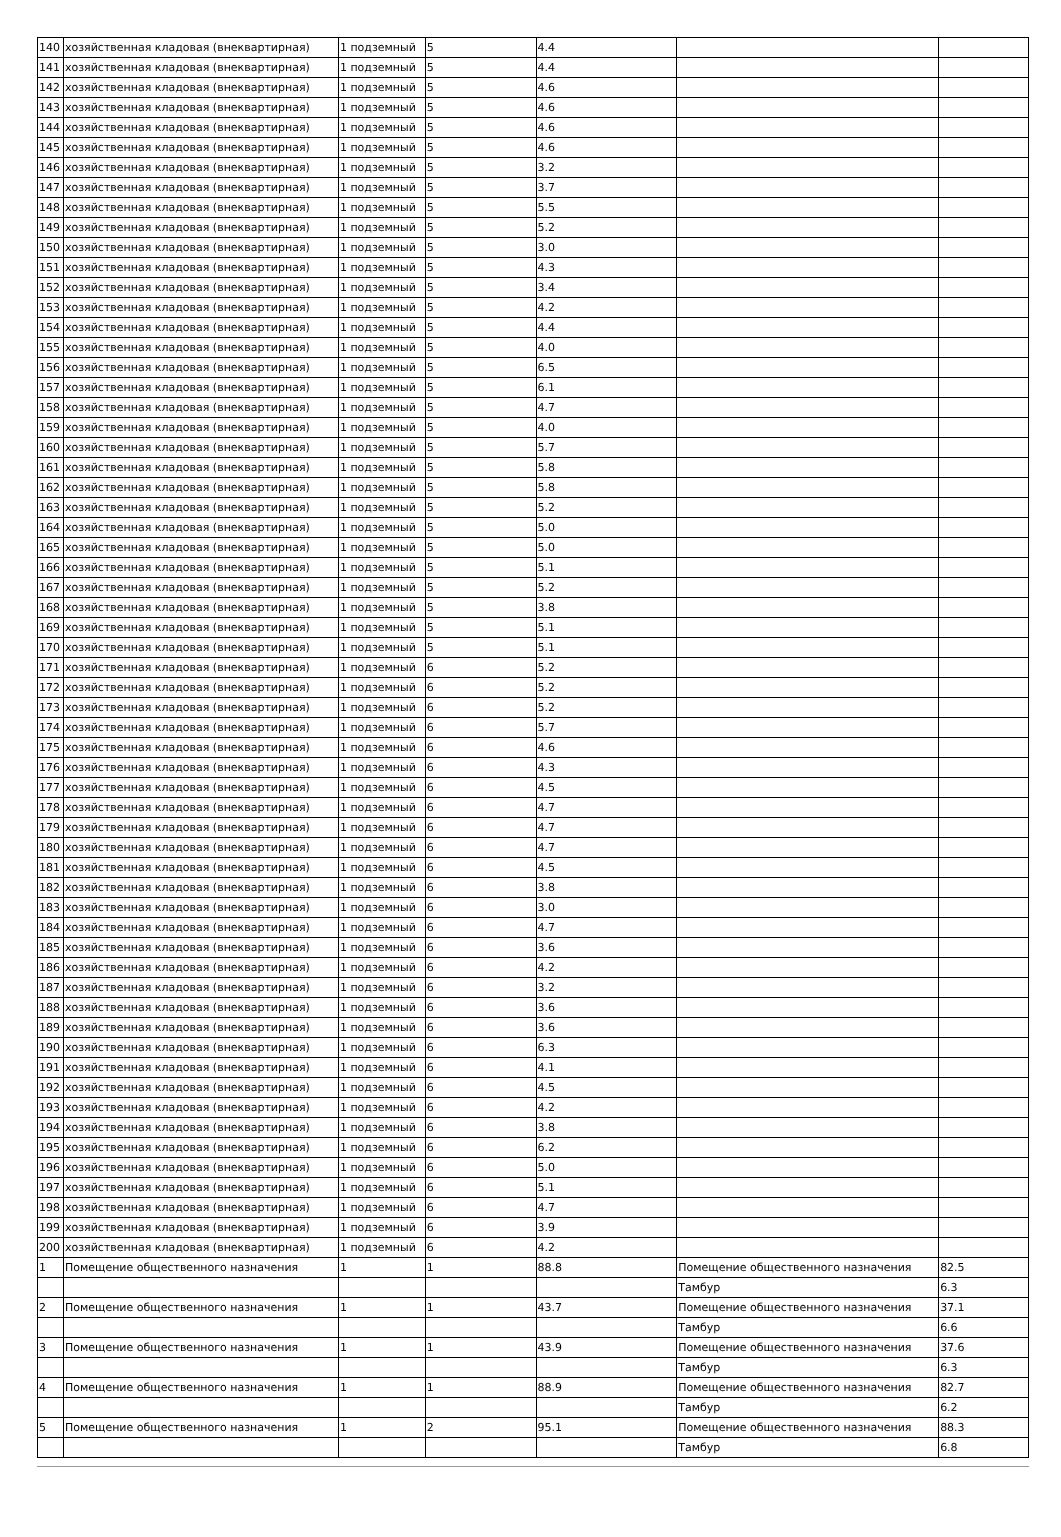| 140 | хозяйственная кладовая (внеквартирная) | 1 подземный | 5 | 4.4 | | |
| 141 | хозяйственная кладовая (внеквартирная) | 1 подземный | 5 | 4.4 | | |
| 142 | хозяйственная кладовая (внеквартирная) | 1 подземный | 5 | 4.6 | | |
| 143 | хозяйственная кладовая (внеквартирная) | 1 подземный | 5 | 4.6 | | |
| 144 | хозяйственная кладовая (внеквартирная) | 1 подземный | 5 | 4.6 | | |
| 145 | хозяйственная кладовая (внеквартирная) | 1 подземный | 5 | 4.6 | | |
| 146 | хозяйственная кладовая (внеквартирная) | 1 подземный | 5 | 3.2 | | |
| 147 | хозяйственная кладовая (внеквартирная) | 1 подземный | 5 | 3.7 | | |
| 148 | хозяйственная кладовая (внеквартирная) | 1 подземный | 5 | 5.5 | | |
| 149 | хозяйственная кладовая (внеквартирная) | 1 подземный | 5 | 5.2 | | |
| 150 | хозяйственная кладовая (внеквартирная) | 1 подземный | 5 | 3.0 | | |
| 151 | хозяйственная кладовая (внеквартирная) | 1 подземный | 5 | 4.3 | | |
| 152 | хозяйственная кладовая (внеквартирная) | 1 подземный | 5 | 3.4 | | |
| 153 | хозяйственная кладовая (внеквартирная) | 1 подземный | 5 | 4.2 | | |
| 154 | хозяйственная кладовая (внеквартирная) | 1 подземный | 5 | 4.4 | | |
| 155 | хозяйственная кладовая (внеквартирная) | 1 подземный | 5 | 4.0 | | |
| 156 | хозяйственная кладовая (внеквартирная) | 1 подземный | 5 | 6.5 | | |
| 157 | хозяйственная кладовая (внеквартирная) | 1 подземный | 5 | 6.1 | | |
| 158 | хозяйственная кладовая (внеквартирная) | 1 подземный | 5 | 4.7 | | |
| 159 | хозяйственная кладовая (внеквартирная) | 1 подземный | 5 | 4.0 | | |
| 160 | хозяйственная кладовая (внеквартирная) | 1 подземный | 5 | 5.7 | | |
| 161 | хозяйственная кладовая (внеквартирная) | 1 подземный | 5 | 5.8 | | |
| 162 | хозяйственная кладовая (внеквартирная) | 1 подземный | 5 | 5.8 | | |
| 163 | хозяйственная кладовая (внеквартирная) | 1 подземный | 5 | 5.2 | | |
| 164 | хозяйственная кладовая (внеквартирная) | 1 подземный | 5 | 5.0 | | |
| 165 | хозяйственная кладовая (внеквартирная) | 1 подземный | 5 | 5.0 | | |
| 166 | хозяйственная кладовая (внеквартирная) | 1 подземный | 5 | 5.1 | | |
| 167 | хозяйственная кладовая (внеквартирная) | 1 подземный | 5 | 5.2 | | |
| 168 | хозяйственная кладовая (внеквартирная) | 1 подземный | 5 | 3.8 | | |
| 169 | хозяйственная кладовая (внеквартирная) | 1 подземный | 5 | 5.1 | | |
| 170 | хозяйственная кладовая (внеквартирная) | 1 подземный | 5 | 5.1 | | |
| 171 | хозяйственная кладовая (внеквартирная) | 1 подземный | 6 | 5.2 | | |
| 172 | хозяйственная кладовая (внеквартирная) | 1 подземный | 6 | 5.2 | | |
| 173 | хозяйственная кладовая (внеквартирная) | 1 подземный | 6 | 5.2 | | |
| 174 | хозяйственная кладовая (внеквартирная) | 1 подземный | 6 | 5.7 | | |
| 175 | хозяйственная кладовая (внеквартирная) | 1 подземный | 6 | 4.6 | | |
| 176 | хозяйственная кладовая (внеквартирная) | 1 подземный | 6 | 4.3 | | |
| 177 | хозяйственная кладовая (внеквартирная) | 1 подземный | 6 | 4.5 | | |
| 178 | хозяйственная кладовая (внеквартирная) | 1 подземный | 6 | 4.7 | | |
| 179 | хозяйственная кладовая (внеквартирная) | 1 подземный | 6 | 4.7 | | |
| 180 | хозяйственная кладовая (внеквартирная) | 1 подземный | 6 | 4.7 | | |
| 181 | хозяйственная кладовая (внеквартирная) | 1 подземный | 6 | 4.5 | | |
| 182 | хозяйственная кладовая (внеквартирная) | 1 подземный | 6 | 3.8 | | |
| 183 | хозяйственная кладовая (внеквартирная) | 1 подземный | 6 | 3.0 | | |
| 184 | хозяйственная кладовая (внеквартирная) | 1 подземный | 6 | 4.7 | | |
| 185 | хозяйственная кладовая (внеквартирная) | 1 подземный | 6 | 3.6 | | |
| 186 | хозяйственная кладовая (внеквартирная) | 1 подземный | 6 | 4.2 | | |
| 187 | хозяйственная кладовая (внеквартирная) | 1 подземный | 6 | 3.2 | | |
| 188 | хозяйственная кладовая (внеквартирная) | 1 подземный | 6 | 3.6 | | |
| 189 | хозяйственная кладовая (внеквартирная) | 1 подземный | 6 | 3.6 | | |
| 190 | хозяйственная кладовая (внеквартирная) | 1 подземный | 6 | 6.3 | | |
| 191 | хозяйственная кладовая (внеквартирная) | 1 подземный | 6 | 4.1 | | |
| 192 | хозяйственная кладовая (внеквартирная) | 1 подземный | 6 | 4.5 | | |
| 193 | хозяйственная кладовая (внеквартирная) | 1 подземный | 6 | 4.2 | | |
| 194 | хозяйственная кладовая (внеквартирная) | 1 подземный | 6 | 3.8 | | |
| 195 | хозяйственная кладовая (внеквартирная) | 1 подземный | 6 | 6.2 | | |
| 196 | хозяйственная кладовая (внеквартирная) | 1 подземный | 6 | 5.0 | | |
| 197 | хозяйственная кладовая (внеквартирная) | 1 подземный | 6 | 5.1 | | |
| 198 | хозяйственная кладовая (внеквартирная) | 1 подземный | 6 | 4.7 | | |
| 199 | хозяйственная кладовая (внеквартирная) | 1 подземный | 6 | 3.9 | | |
| 200 | хозяйственная кладовая (внеквартирная) | 1 подземный | 6 | 4.2 | | |
| 1 | Помещение общественного назначения | 1 | 1 | 88.8 | Помещение общественного назначения | 82.5 |
| | | | | | Тамбур | 6.3 |
| 2 | Помещение общественного назначения | 1 | 1 | 43.7 | Помещение общественного назначения | 37.1 |
| | | | | | Тамбур | 6.6 |
| 3 | Помещение общественного назначения | 1 | 1 | 43.9 | Помещение общественного назначения | 37.6 |
| | | | | | Тамбур | 6.3 |
| 4 | Помещение общественного назначения | 1 | 1 | 88.9 | Помещение общественного назначения | 82.7 |
| | | | | | Тамбур | 6.2 |
| 5 | Помещение общественного назначения | 1 | 2 | 95.1 | Помещение общественного назначения | 88.3 |
| | | | | | Тамбур | 6.8 |